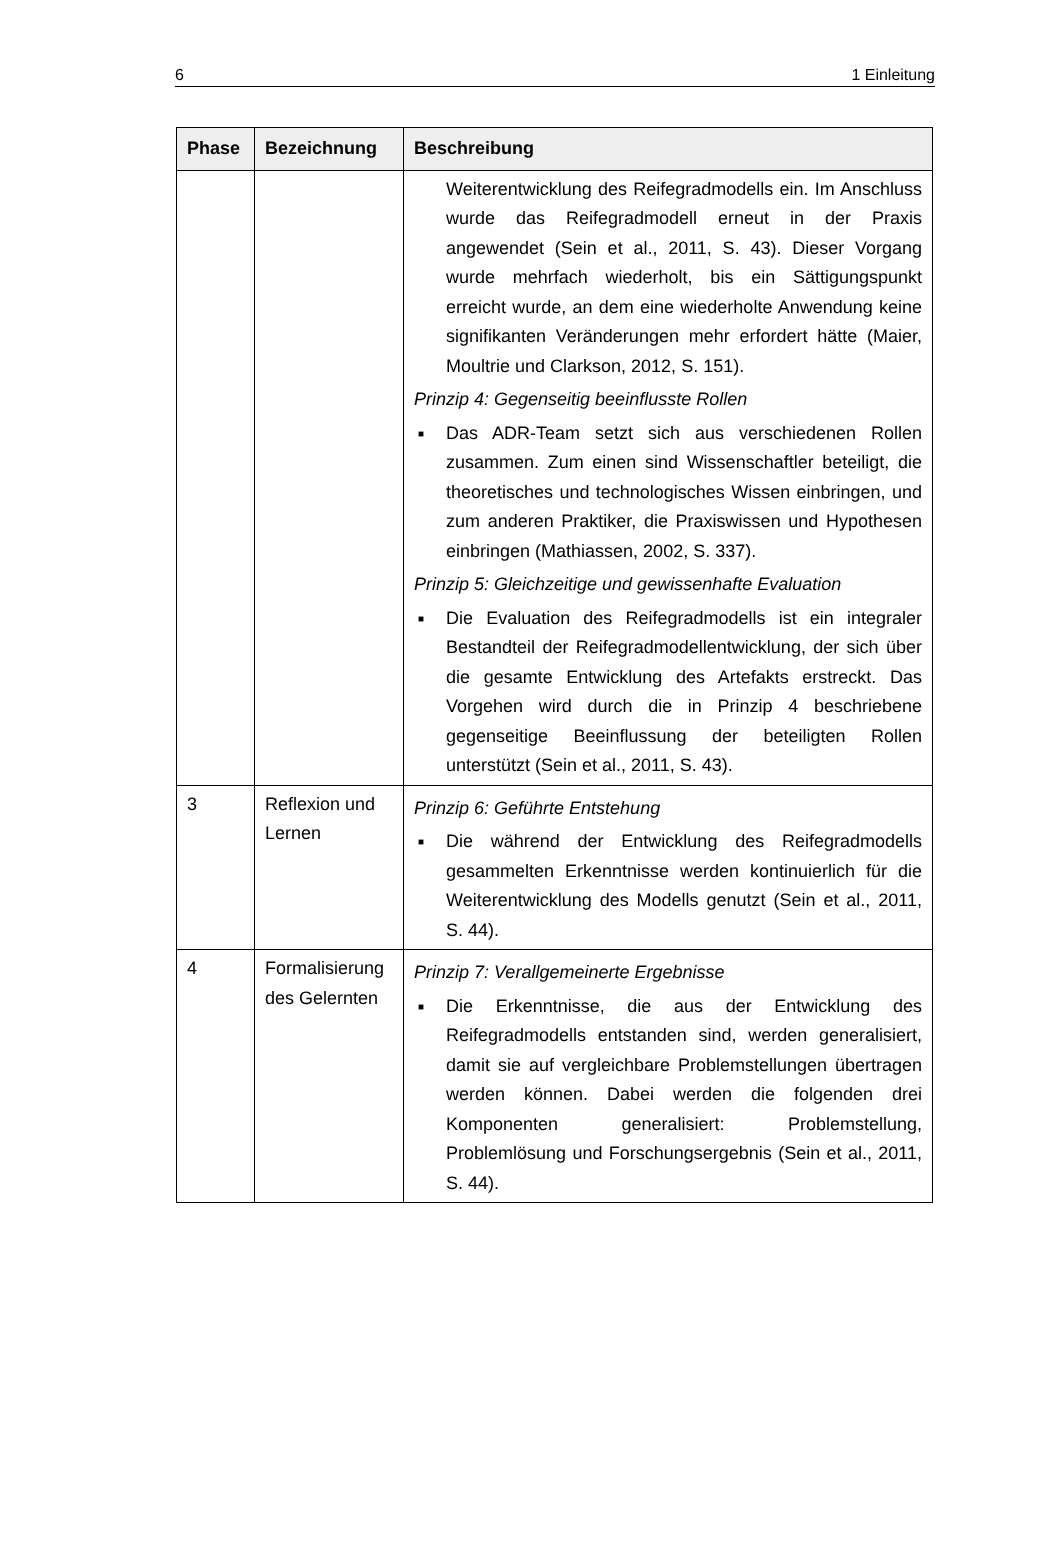6 1 Einleitung
| Phase | Bezeichnung | Beschreibung |
| --- | --- | --- |
| | | Weiterentwicklung des Reifegradmodells ein. Im Anschluss wurde das Reifegradmodell erneut in der Praxis angewendet (Sein et al., 2011, S. 43). Dieser Vorgang wurde mehrfach wiederholt, bis ein Sättigungspunkt erreicht wurde, an dem eine wiederholte Anwendung keine signifikanten Veränderungen mehr erfordert hätte (Maier, Moultrie und Clarkson, 2012, S. 151). Prinzip 4: Gegenseitig beeinflusste Rollen ■ Das ADR-Team setzt sich aus verschiedenen Rollen zusammen. Zum einen sind Wissenschaftler beteiligt, die theoretisches und technologisches Wissen einbringen, und zum anderen Praktiker, die Praxiswissen und Hypothesen einbringen (Mathiassen, 2002, S. 337). Prinzip 5: Gleichzeitige und gewissenhafte Evaluation ■ Die Evaluation des Reifegradmodells ist ein integraler Bestandteil der Reifegradmodellentwicklung, der sich über die gesamte Entwicklung des Artefakts erstreckt. Das Vorgehen wird durch die in Prinzip 4 beschriebene gegenseitige Beeinflussung der beteiligten Rollen unterstützt (Sein et al., 2011, S. 43). |
| 3 | Reflexion und Lernen | Prinzip 6: Geführte Entstehung ■ Die während der Entwicklung des Reifegradmodells gesammelten Erkenntnisse werden kontinuierlich für die Weiterentwicklung des Modells genutzt (Sein et al., 2011, S. 44). |
| 4 | Formalisierung des Gelernten | Prinzip 7: Verallgemeinerte Ergebnisse ■ Die Erkenntnisse, die aus der Entwicklung des Reifegradmodells entstanden sind, werden generalisiert, damit sie auf vergleichbare Problemstellungen übertragen werden können. Dabei werden die folgenden drei Komponenten generalisiert: Problemstellung, Problemlösung und Forschungsergebnis (Sein et al., 2011, S. 44). |